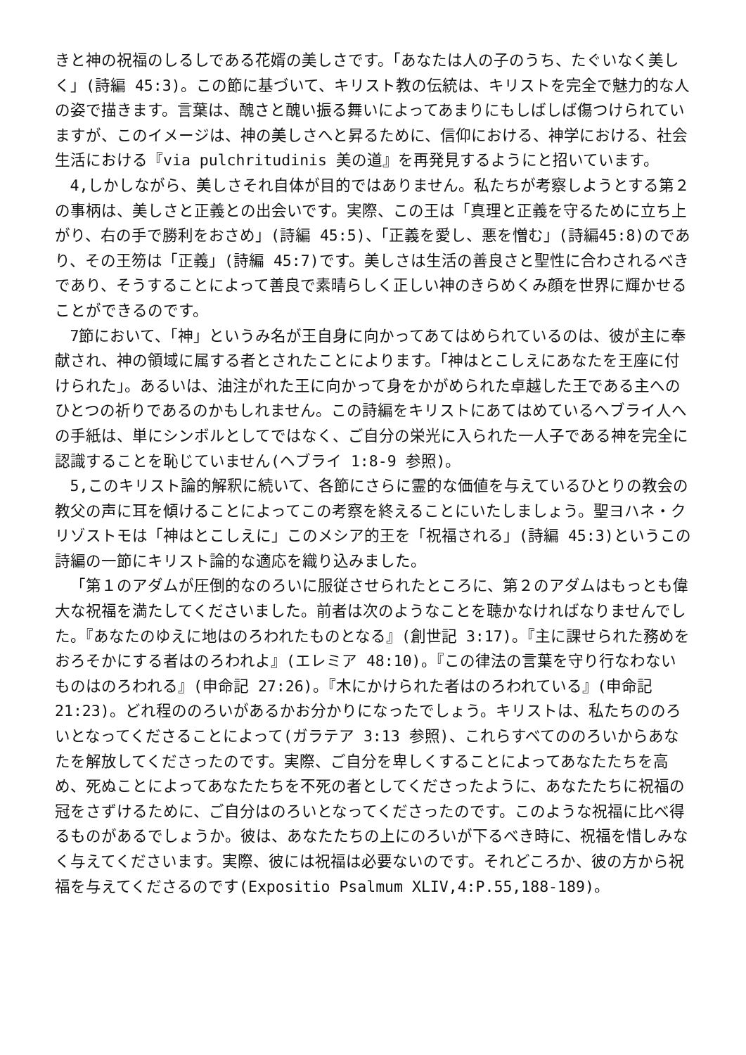きと神の祝福のしるしである花婿の美しさです。「あなたは人の子のうち、たぐいなく美しく」(詩編 45:3)。この節に基づいて、キリスト教の伝統は、キリストを完全で魅力的な人の姿で描きます。言葉は、醜さと醜い振る舞いによってあまりにもしばしば傷つけられていますが、このイメージは、神の美しさへと昇るために、信仰における、神学における、社会生活における『via pulchritudinis 美の道』を再発見するようにと招いています。
4,しかしながら、美しさそれ自体が目的ではありません。私たちが考察しようとする第２の事柄は、美しさと正義との出会いです。実際、この王は「真理と正義を守るために立ち上がり、右の手で勝利をおさめ」(詩編 45:5)、「正義を愛し、悪を憎む」(詩編45:8)のであり、その王笏は「正義」(詩編 45:7)です。美しさは生活の善良さと聖性に合わされるべきであり、そうすることによって善良で素晴らしく正しい神のきらめくみ顔を世界に輝かせることができるのです。
7節において、「神」というみ名が王自身に向かってあてはめられているのは、彼が主に奉献され、神の領域に属する者とされたことによります。「神はとこしえにあなたを王座に付けられた」。あるいは、油注がれた王に向かって身をかがめられた卓越した王である主へのひとつの祈りであるのかもしれません。この詩編をキリストにあてはめているヘブライ人への手紙は、単にシンボルとしてではなく、ご自分の栄光に入られた一人子である神を完全に認識することを恥じていません(ヘブライ 1:8-9 参照)。
5,このキリスト論的解釈に続いて、各節にさらに霊的な価値を与えているひとりの教会の教父の声に耳を傾けることによってこの考察を終えることにいたしましょう。聖ヨハネ・クリゾストモは「神はとこしえに」このメシア的王を「祝福される」(詩編 45:3)というこの詩編の一節にキリスト論的な適応を織り込みました。
「第１のアダムが圧倒的なのろいに服従させられたところに、第２のアダムはもっとも偉大な祝福を満たしてくださいました。前者は次のようなことを聴かなければなりませんでした。『あなたのゆえに地はのろわれたものとなる』(創世記 3:17)。『主に課せられた務めをおろそかにする者はのろわれよ』(エレミア 48:10)。『この律法の言葉を守り行なわないものはのろわれる』(申命記 27:26)。『木にかけられた者はのろわれている』(申命記 21:23)。どれ程ののろいがあるかお分かりになったでしょう。キリストは、私たちののろいとなってくださることによって(ガラテア 3:13 参照)、これらすべてののろいからあなたを解放してくださったのです。実際、ご自分を卑しくすることによってあなたたちを高め、死ぬことによってあなたたちを不死の者としてくださったように、あなたたちに祝福の冠をさずけるために、ご自分はのろいとなってくださったのです。このような祝福に比べ得るものがあるでしょうか。彼は、あなたたちの上にのろいが下るべき時に、祝福を惜しみなく与えてくださいます。実際、彼には祝福は必要ないのです。それどころか、彼の方から祝福を与えてくださるのです(Expositio Psalmum XLIV,4:P.55,188-189)。